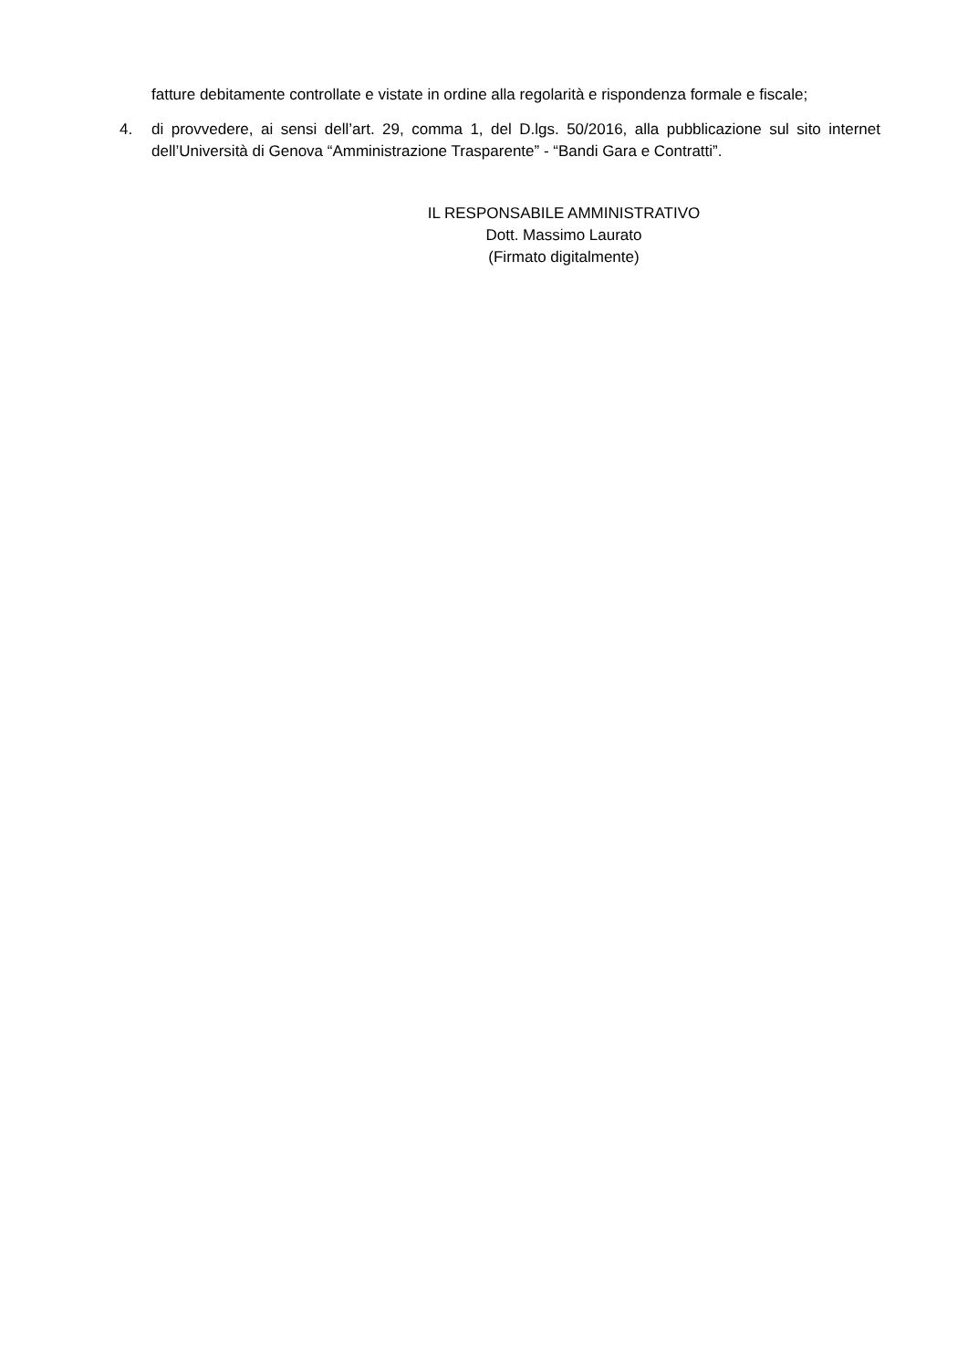fatture debitamente controllate e vistate in ordine alla regolarità e rispondenza formale e fiscale;
4. di provvedere, ai sensi dell’art. 29, comma 1, del D.lgs. 50/2016, alla pubblicazione sul sito internet dell’Università di Genova “Amministrazione Trasparente” - “Bandi Gara e Contratti”.
IL RESPONSABILE AMMINISTRATIVO
Dott. Massimo Laurato
(Firmato digitalmente)